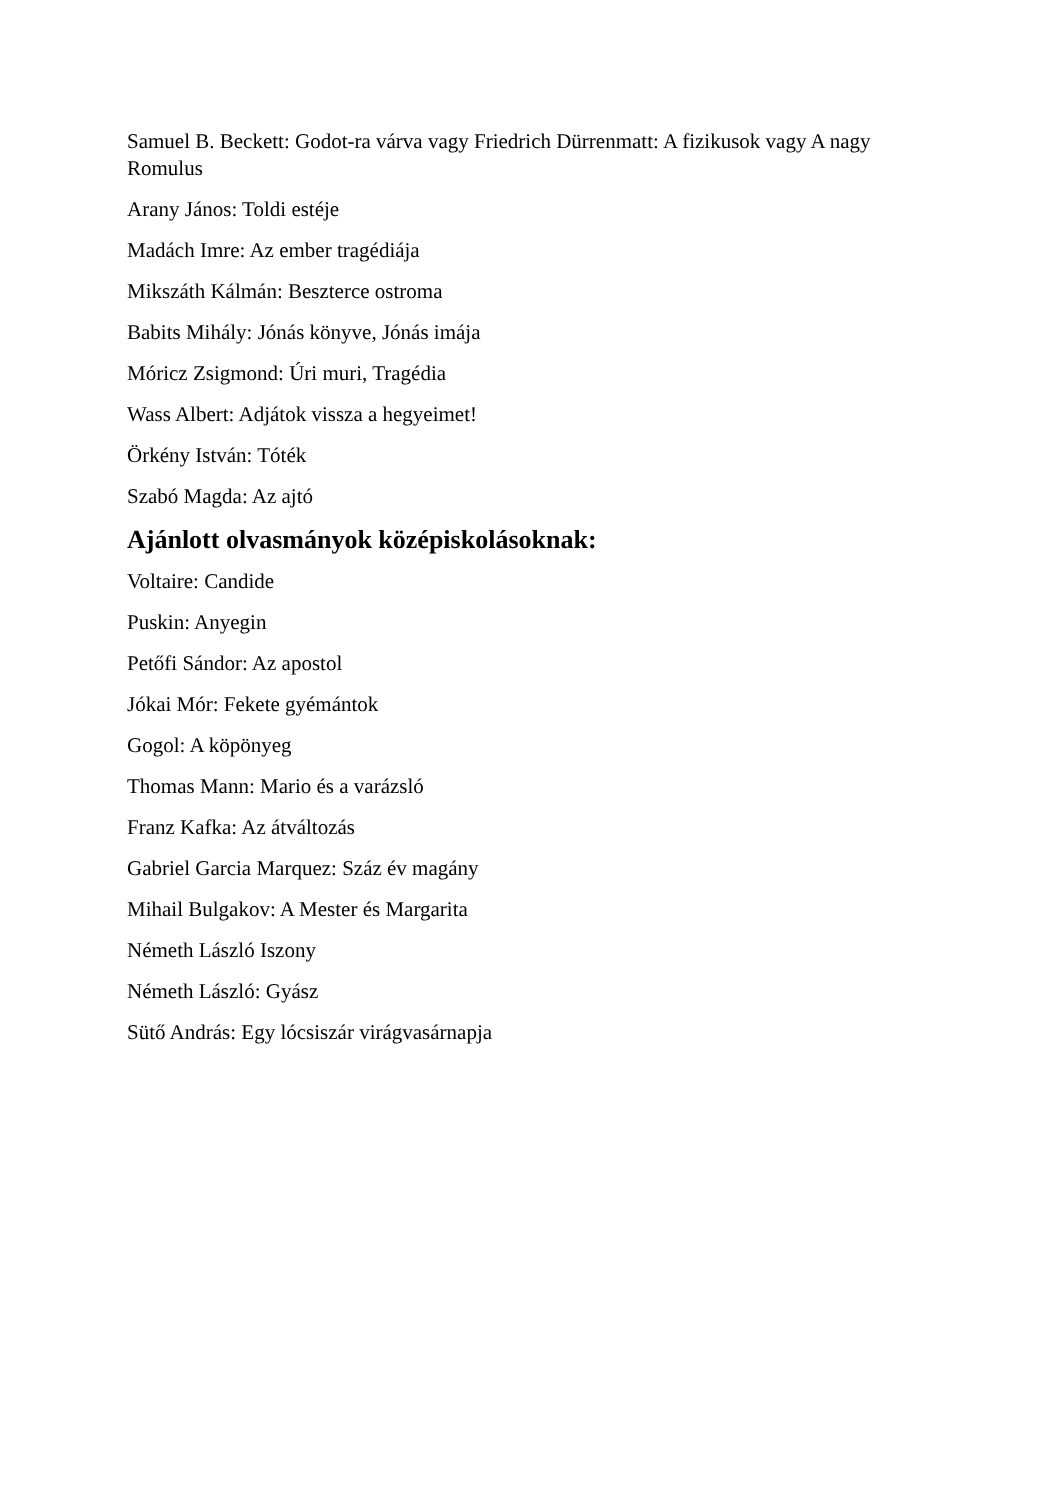Samuel B. Beckett: Godot-ra várva vagy Friedrich Dürrenmatt: A fizikusok vagy A nagy Romulus
Arany János: Toldi estéje
Madách Imre: Az ember tragédiája
Mikszáth Kálmán: Beszterce ostroma
Babits Mihály: Jónás könyve, Jónás imája
Móricz Zsigmond: Úri muri, Tragédia
Wass Albert: Adjátok vissza a hegyeimet!
Örkény István: Tóték
Szabó Magda: Az ajtó
Ajánlott olvasmányok középiskolásoknak:
Voltaire: Candide
Puskin: Anyegin
Petőfi Sándor: Az apostol
Jókai Mór: Fekete gyémántok
Gogol: A köpönyeg
Thomas Mann: Mario és a varázsló
Franz Kafka: Az átváltozás
Gabriel Garcia Marquez: Száz év magány
Mihail Bulgakov: A Mester és Margarita
Németh László Iszony
Németh László: Gyász
Sütő András: Egy lócsiszár virágvasárnapja